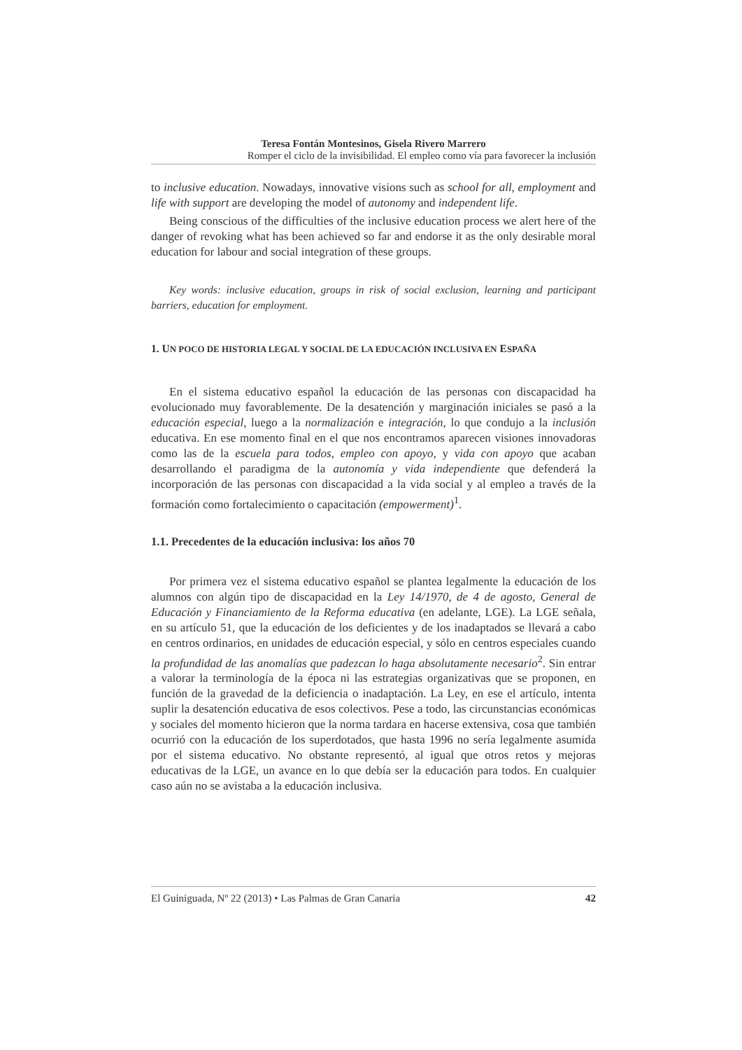Teresa Fontán Montesinos, Gisela Rivero Marrero
Romper el ciclo de la invisibilidad. El empleo como vía para favorecer la inclusión
to inclusive education. Nowadays, innovative visions such as school for all, employment and life with support are developing the model of autonomy and independent life.
Being conscious of the difficulties of the inclusive education process we alert here of the danger of revoking what has been achieved so far and endorse it as the only desirable moral education for labour and social integration of these groups.
Key words: inclusive education, groups in risk of social exclusion, learning and participant barriers, education for employment.
1. UN POCO DE HISTORIA LEGAL Y SOCIAL DE LA EDUCACIÓN INCLUSIVA EN ESPAÑA
En el sistema educativo español la educación de las personas con discapacidad ha evolucionado muy favorablemente. De la desatención y marginación iniciales se pasó a la educación especial, luego a la normalización e integración, lo que condujo a la inclusión educativa. En ese momento final en el que nos encontramos aparecen visiones innovadoras como las de la escuela para todos, empleo con apoyo, y vida con apoyo que acaban desarrollando el paradigma de la autonomía y vida independiente que defenderá la incorporación de las personas con discapacidad a la vida social y al empleo a través de la formación como fortalecimiento o capacitación (empowerment)<sup>1</sup>.
1.1. Precedentes de la educación inclusiva: los años 70
Por primera vez el sistema educativo español se plantea legalmente la educación de los alumnos con algún tipo de discapacidad en la Ley 14/1970, de 4 de agosto, General de Educación y Financiamiento de la Reforma educativa (en adelante, LGE). La LGE señala, en su artículo 51, que la educación de los deficientes y de los inadaptados se llevará a cabo en centros ordinarios, en unidades de educación especial, y sólo en centros especiales cuando la profundidad de las anomalías que padezcan lo haga absolutamente necesario<sup>2</sup>. Sin entrar a valorar la terminología de la época ni las estrategias organizativas que se proponen, en función de la gravedad de la deficiencia o inadaptación. La Ley, en ese el artículo, intenta suplir la desatención educativa de esos colectivos. Pese a todo, las circunstancias económicas y sociales del momento hicieron que la norma tardara en hacerse extensiva, cosa que también ocurrió con la educación de los superdotados, que hasta 1996 no sería legalmente asumida por el sistema educativo. No obstante representó, al igual que otros retos y mejoras educativas de la LGE, un avance en lo que debía ser la educación para todos. En cualquier caso aún no se avistaba a la educación inclusiva.
El Guiniguada, Nº 22 (2013) • Las Palmas de Gran Canaria 42